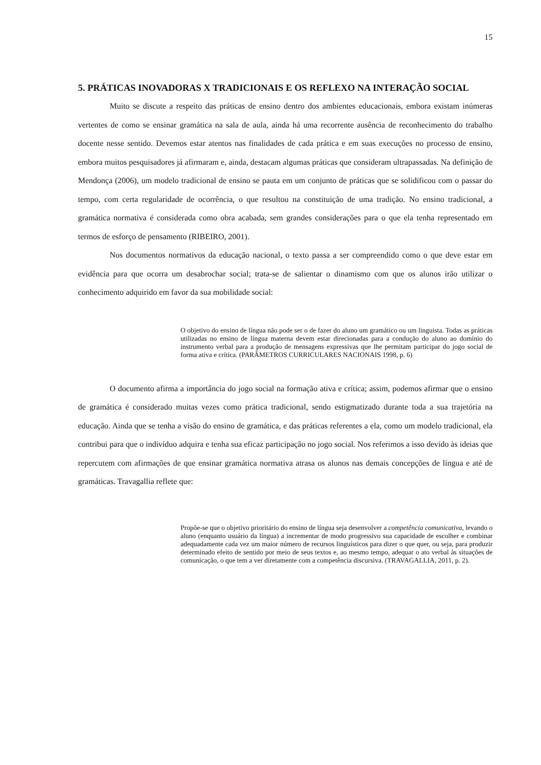15
5. PRÁTICAS INOVADORAS X TRADICIONAIS E OS REFLEXO NA INTERAÇÃO SOCIAL
Muito se discute a respeito das práticas de ensino dentro dos ambientes educacionais, embora existam inúmeras vertentes de como se ensinar gramática na sala de aula, ainda há uma recorrente ausência de reconhecimento do trabalho docente nesse sentido. Devemos estar atentos nas finalidades de cada prática e em suas execuções no processo de ensino, embora muitos pesquisadores já afirmaram e, ainda, destacam algumas práticas que consideram ultrapassadas. Na definição de Mendonça (2006), um modelo tradicional de ensino se pauta em um conjunto de práticas que se solidificou com o passar do tempo, com certa regularidade de ocorrência, o que resultou na constituição de uma tradição. No ensino tradicional, a gramática normativa é considerada como obra acabada, sem grandes considerações para o que ela tenha representado em termos de esforço de pensamento (RIBEIRO, 2001).
Nos documentos normativos da educação nacional, o texto passa a ser compreendido como o que deve estar em evidência para que ocorra um desabrochar social; trata-se de salientar o dinamismo com que os alunos irão utilizar o conhecimento adquirido em favor da sua mobilidade social:
O objetivo do ensino de língua não pode ser o de fazer do aluno um gramático ou um linguista. Todas as práticas utilizadas no ensino de língua materna devem estar direcionadas para a condução do aluno ao domínio do instrumento verbal para a produção de mensagens expressivas que lhe permitam participar do jogo social de forma ativa e crítica. (PARÂMETROS CURRICULARES NACIONAIS 1998, p. 6)
O documento afirma a importância do jogo social na formação ativa e crítica; assim, podemos afirmar que o ensino de gramática é considerado muitas vezes como prática tradicional, sendo estigmatizado durante toda a sua trajetória na educação. Ainda que se tenha a visão do ensino de gramática, e das práticas referentes a ela, como um modelo tradicional, ela contribui para que o indivíduo adquira e tenha sua eficaz participação no jogo social. Nos referimos a isso devido às ideias que repercutem com afirmações de que ensinar gramática normativa atrasa os alunos nas demais concepções de língua e até de gramáticas. Travagallia reflete que:
Propõe-se que o objetivo prioritário do ensino de língua seja desenvolver a competência comunicativa, levando o aluno (enquanto usuário da língua) a incrementar de modo progressivo sua capacidade de escolher e combinar adequadamente cada vez um maior número de recursos linguísticos para dizer o que quer, ou seja, para produzir determinado efeito de sentido por meio de seus textos e, ao mesmo tempo, adequar o ato verbal às situações de comunicação, o que tem a ver diretamente com a competência discursiva. (TRAVAGALLIA, 2011, p. 2).